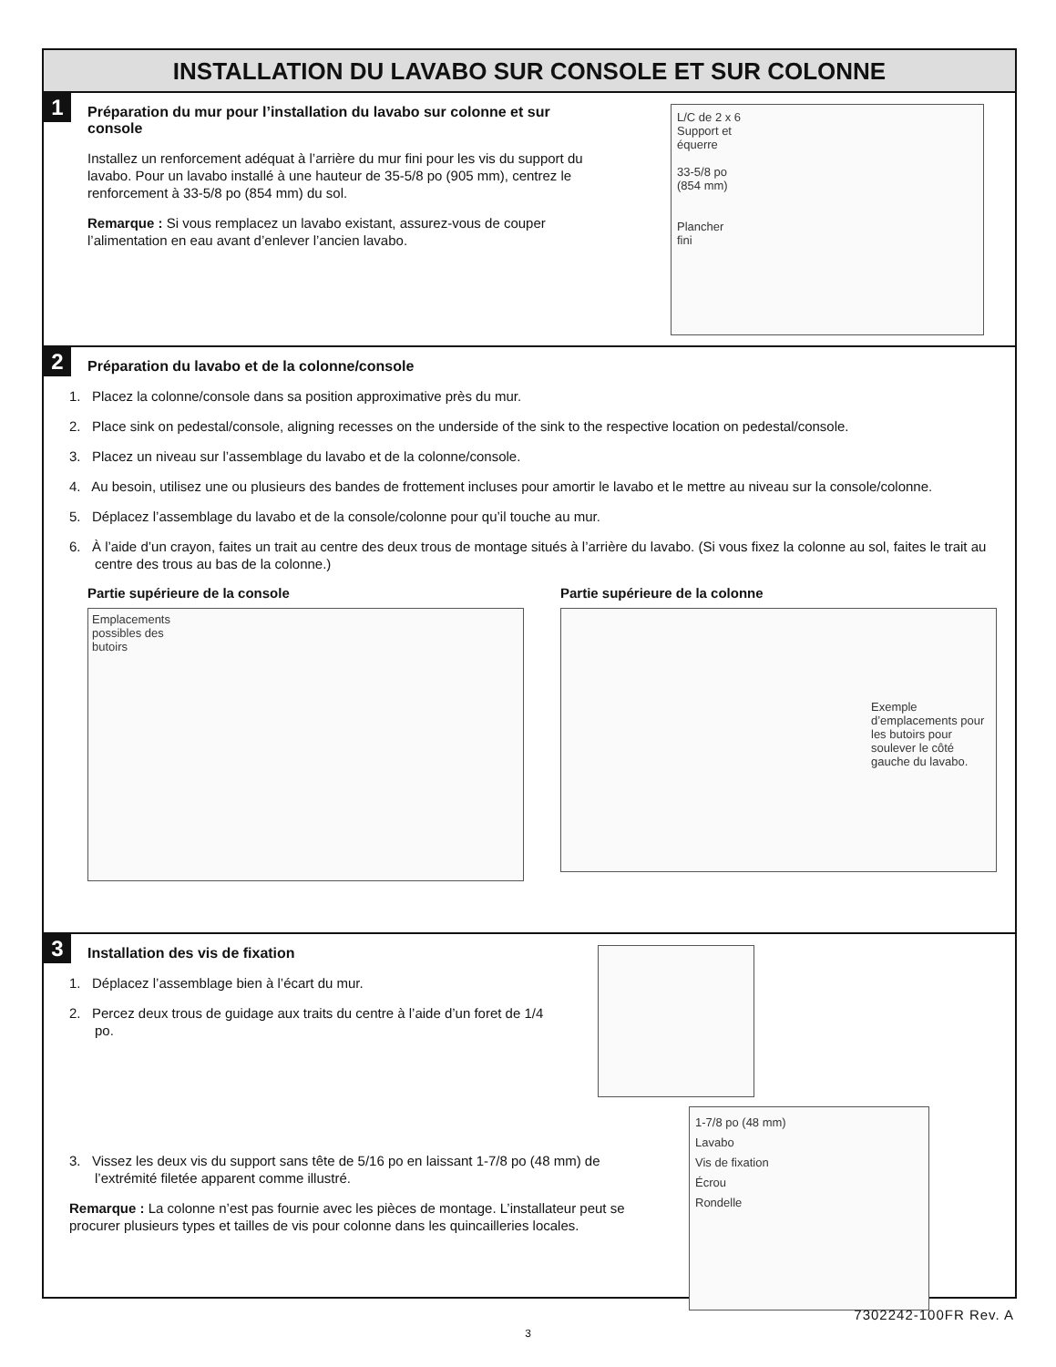INSTALLATION DU LAVABO SUR CONSOLE ET SUR COLONNE
1
Préparation du mur pour l’installation du lavabo sur colonne et sur console
Installez un renforcement adéquat à l’arrière du mur fini pour les vis du support du lavabo. Pour un lavabo installé à une hauteur de 35-5/8 po (905 mm), centrez le renforcement à 33-5/8 po (854 mm) du sol.
Remarque : Si vous remplacez un lavabo existant, assurez-vous de couper l’alimentation en eau avant d’enlever l’ancien lavabo.
L/C de 2 x 6
Support et
équerre
33-5/8 po
(854 mm)
Plancher
fini
2
Préparation du lavabo et de la colonne/console
1. Placez la colonne/console dans sa position approximative près du mur.
2. Place sink on pedestal/console, aligning recesses on the underside of the sink to the respective location on pedestal/console.
3. Placez un niveau sur l’assemblage du lavabo et de la colonne/console.
4. Au besoin, utilisez une ou plusieurs des bandes de frottement incluses pour amortir le lavabo et le mettre au niveau sur la console/colonne.
5. Déplacez l’assemblage du lavabo et de la console/colonne pour qu’il touche au mur.
6. À l’aide d’un crayon, faites un trait au centre des deux trous de montage situés à l’arrière du lavabo. (Si vous fixez la colonne au sol, faites le trait au centre des trous au bas de la colonne.)
Partie supérieure de la console
Emplacements
possibles des
butoirs
Partie supérieure de la colonne
Exemple d’emplacements pour les butoirs pour soulever le côté gauche du lavabo.
3
Installation des vis de fixation
1. Déplacez l’assemblage bien à l’écart du mur.
2. Percez deux trous de guidage aux traits du centre à l’aide d’un foret de 1/4 po.
3. Vissez les deux vis du support sans tête de 5/16 po en laissant 1-7/8 po (48 mm) de l’extrémité filetée apparent comme illustré.
Remarque : La colonne n’est pas fournie avec les pièces de montage. L’installateur peut se procurer plusieurs types et tailles de vis pour colonne dans les quincailleries locales.
1-7/8 po (48 mm)
Lavabo
Vis de fixation
Écrou
Rondelle
7302242-100FR Rev. A
3